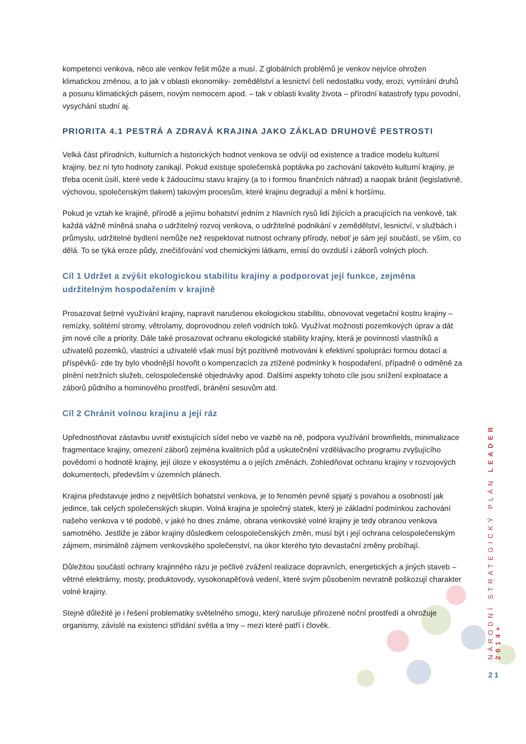kompetenci venkova, něco ale venkov řešit může a musí. Z globálních problémů je venkov nejvíce ohrožen klimatickou změnou, a to jak v oblasti ekonomiky- zemědělství a lesnictví čelí nedostatku vody, erozi, vymírání druhů a posunu klimatických pásem, novým nemocem apod. – tak v oblasti kvality života – přírodní katastrofy typu povodní, vysychání studní aj.
PRIORITA 4.1 PESTRÁ A ZDRAVÁ KRAJINA JAKO ZÁKLAD DRUHOVÉ PESTROSTI
Velká část přírodních, kulturních a historických hodnot venkova se odvíjí od existence a tradice modelu kulturní krajiny, bez ní tyto hodnoty zanikají. Pokud existuje společenská poptávka po zachování takovéto kulturní krajiny, je třeba ocenit úsilí, které vede k žádoucímu stavu krajiny (a to i formou finančních náhrad) a naopak bránit (legislativně, výchovou, společenským tlakem) takovým procesům, které krajinu degradují a mění k horšímu.
Pokud je vztah ke krajině, přírodě a jejímu bohatství jedním z hlavních rysů lidí žijících a pracujících na venkově, tak každá vážně míněná snaha o udržitelný rozvoj venkova, o udržitelné podnikání v zemědělství, lesnictví, v službách i průmyslu, udržitelné bydlení nemůže než respektovat nutnost ochrany přírody, neboť je sám její součástí, se vším, co dělá. To se týká eroze půdy, znečišťování vod chemickými látkami, emisí do ovzduší i záborů volných ploch.
Cíl 1 Udržet a zvýšit ekologickou stabilitu krajiny a podporovat její funkce, zejména udržitelným hospodařením v krajině
Prosazovat šetrné využívání krajiny, napravit narušenou ekologickou stabilitu, obnovovat vegetační kostru krajiny – remízky, solitérní stromy, větrolamy, doprovodnou zeleň vodních toků. Využívat možnosti pozemkových úprav a dát jim nové cíle a priority. Dále také prosazovat ochranu ekologické stability krajiny, která je povinností vlastníků a uživatelů pozemků, vlastníci a uživatelé však musí být pozitivně motivováni k efektivní spolupráci formou dotací a příspěvků- zde by bylo vhodnější hovořit o kompenzacích za ztížené podmínky k hospodaření, případně o odměně za plnění netržních služeb, celospolečenské objednávky apod. Dalšími aspekty tohoto cíle jsou snížení exploatace a záborů půdního a horninového prostředí, bránění sesuvům atd.
Cíl 2 Chránit volnou krajinu a její ráz
Upřednostňovat zástavbu uvnitř existujících sídel nebo ve vazbě na ně, podpora využívání brownfields, minimalizace fragmentace krajiny, omezení záborů zejména kvalitních půd a uskutečnění vzdělávacího programu zvyšujícího povědomí o hodnotě krajiny, její úloze v ekosystému a o jejích změnách. Zohledňovat ochranu krajiny v rozvojových dokumentech, především v územních plánech.
Krajina představuje jedno z největších bohatství venkova, je to fenomén pevně spjatý s povahou a osobností jak jedince, tak celých společenských skupin. Volná krajina je společný statek, který je základní podmínkou zachování našeho venkova v té podobě, v jaké ho dnes známe, obrana venkovské volné krajiny je tedy obranou venkova samotného. Jestliže je zábor krajiny důsledkem celospolečenských změn, musí být i její ochrana celospolečenským zájmem, minimálně zájmem venkovského společenství, na úkor kterého tyto devastační změny probíhají.
Důležitou součástí ochrany krajinného rázu je pečlivé zvážení realizace dopravních, energetických a jiných staveb – větrné elektrárny, mosty, produktovody, vysokonapěťová vedení, které svým působením nevratně poškozují charakter volné krajiny.
Stejně důležité je i řešení problematiky světelného smogu, který narušuje přirozené noční prostředí a ohrožuje organismy, závislé na existenci střídání světla a tmy – mezi které patří i člověk.
NÁRODNÍ STRATEGICKÝ PLÁN LEADER 2014+
21